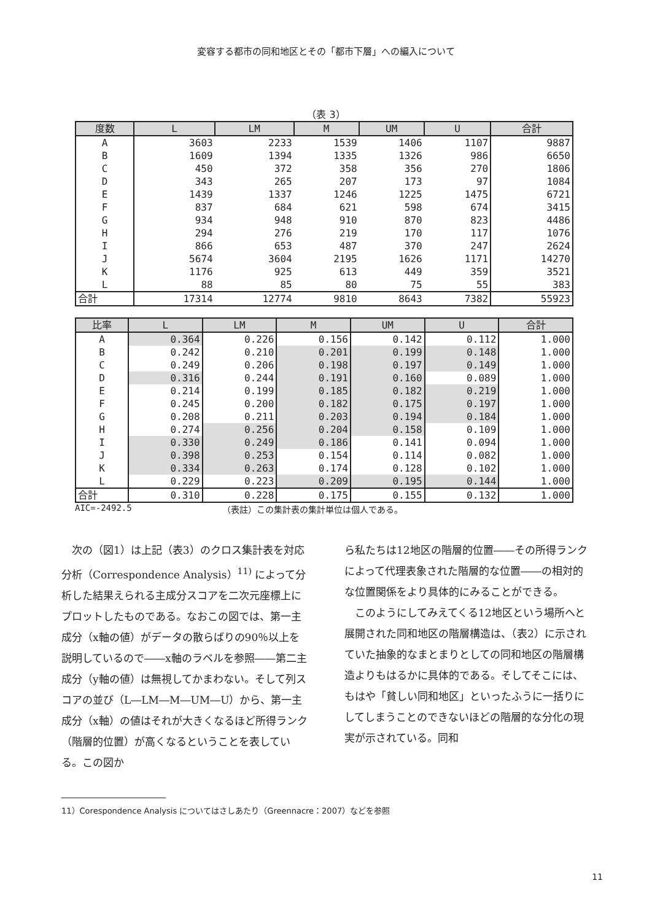変容する都市の同和地区とその「都市下層」への編入について
（表 3）
| 度数 | L | LM | M | UM | U | 合計 |
| --- | --- | --- | --- | --- | --- | --- |
| A | 3603 | 2233 | 1539 | 1406 | 1107 | 9887 |
| B | 1609 | 1394 | 1335 | 1326 | 986 | 6650 |
| C | 450 | 372 | 358 | 356 | 270 | 1806 |
| D | 343 | 265 | 207 | 173 | 97 | 1084 |
| E | 1439 | 1337 | 1246 | 1225 | 1475 | 6721 |
| F | 837 | 684 | 621 | 598 | 674 | 3415 |
| G | 934 | 948 | 910 | 870 | 823 | 4486 |
| H | 294 | 276 | 219 | 170 | 117 | 1076 |
| I | 866 | 653 | 487 | 370 | 247 | 2624 |
| J | 5674 | 3604 | 2195 | 1626 | 1171 | 14270 |
| K | 1176 | 925 | 613 | 449 | 359 | 3521 |
| L | 88 | 85 | 80 | 75 | 55 | 383 |
| 合計 | 17314 | 12774 | 9810 | 8643 | 7382 | 55923 |
| 比率 | L | LM | M | UM | U | 合計 |
| --- | --- | --- | --- | --- | --- | --- |
| A | 0.364 | 0.226 | 0.156 | 0.142 | 0.112 | 1.000 |
| B | 0.242 | 0.210 | 0.201 | 0.199 | 0.148 | 1.000 |
| C | 0.249 | 0.206 | 0.198 | 0.197 | 0.149 | 1.000 |
| D | 0.316 | 0.244 | 0.191 | 0.160 | 0.089 | 1.000 |
| E | 0.214 | 0.199 | 0.185 | 0.182 | 0.219 | 1.000 |
| F | 0.245 | 0.200 | 0.182 | 0.175 | 0.197 | 1.000 |
| G | 0.208 | 0.211 | 0.203 | 0.194 | 0.184 | 1.000 |
| H | 0.274 | 0.256 | 0.204 | 0.158 | 0.109 | 1.000 |
| I | 0.330 | 0.249 | 0.186 | 0.141 | 0.094 | 1.000 |
| J | 0.398 | 0.253 | 0.154 | 0.114 | 0.082 | 1.000 |
| K | 0.334 | 0.263 | 0.174 | 0.128 | 0.102 | 1.000 |
| L | 0.229 | 0.223 | 0.209 | 0.195 | 0.144 | 1.000 |
| 合計 | 0.310 | 0.228 | 0.175 | 0.155 | 0.132 | 1.000 |
AIC=-2492.5 （表註）この集計表の集計単位は個人である。
　次の（図1）は上記（表3）のクロス集計表を対応分析（Correspondence Analysis）<sup>11)</sup> によって分析した結果えられる主成分スコアを二次元座標上にプロットしたものである。なおこの図では、第一主成分（x軸の値）がデータの散らばりの90％以上を説明しているので――x軸のラベルを参照――第二主成分（y軸の値）は無視してかまわない。そして列スコアの並び（L―LM―M―UM―U）から、第一主成分（x軸）の値はそれが大きくなるほど所得ランク（階層的位置）が高くなるということを表している。この図か
ら私たちは12地区の階層的位置――その所得ランクによって代理表象された階層的な位置――の相対的な位置関係をより具体的にみることができる。
　このようにしてみえてくる12地区という場所へと展開された同和地区の階層構造は、（表2）に示されていた抽象的なまとまりとしての同和地区の階層構造よりもはるかに具体的である。そしてそこには、もはや「貧しい同和地区」といったふうに一括りにしてしまうことのできないほどの階層的な分化の現実が示されている。同和
11）Corespondence Analysis についてはさしあたり（Greennacre：2007）などを参照
11